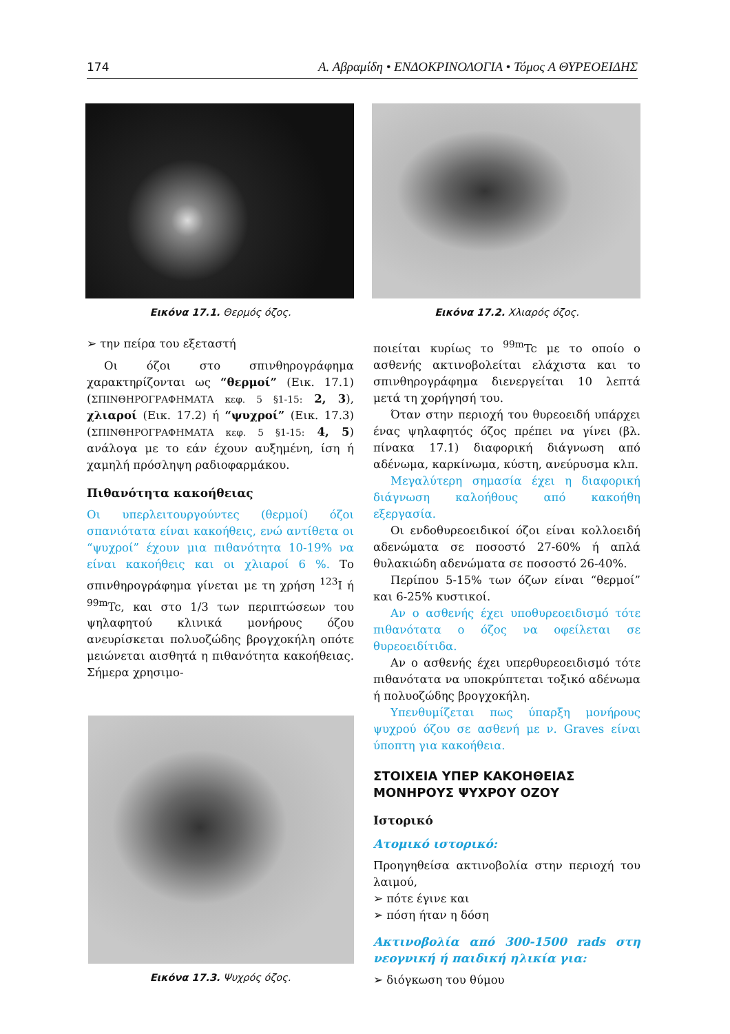174 Α. Αβραμίδη • ΕΝΔΟΚΡΙΝΟΛΟΓΙΑ • Τόμος Α ΘΥΡΕΟΕΙΔΗΣ
Εικόνα 17.1. Θερμός όζος.
➢ την πείρα του εξεταστή
Οι όζοι στο σπινθηρογράφημα χαρακτηρίζονται ως “θερμοί” (Εικ. 17.1) (ΣΠΙΝΘΗΡΟΓΡΑΦΗΜΑΤΑ κεφ. 5 §1-15: 2, 3), χλιαροί (Εικ. 17.2) ή “ψυχροί” (Εικ. 17.3) (ΣΠΙΝΘΗΡΟΓΡΑΦΗΜΑΤΑ κεφ. 5 §1-15: 4, 5) ανάλογα με το εάν έχουν αυξημένη, ίση ή χαμηλή πρόσληψη ραδιοφαρμάκου.
Πιθανότητα κακοήθειας
Οι υπερλειτουργούντες (θερμοί) όζοι σπανιότατα είναι κακοήθεις, ενώ αντίθετα οι “ψυχροί” έχουν μια πιθανότητα 10-19% να είναι κακοήθεις και οι χλιαροί 6 %. Το σπινθηρογράφημα γίνεται με τη χρήση <sup>123</sup>I ή <sup>99m</sup>Tc, και στο 1/3 των περιπτώσεων του ψηλαφητού κλινικά μονήρους όζου ανευρίσκεται πολυοζώδης βρογχοκήλη οπότε μειώνεται αισθητά η πιθανότητα κακοήθειας. Σήμερα χρησιμο-
Εικόνα 17.3. Ψυχρός όζος.
Εικόνα 17.2. Χλιαρός όζος.
ποιείται κυρίως το <sup>99m</sup>Tc με το οποίο ο ασθενής ακτινοβολείται ελάχιστα και το σπινθηρογράφημα διενεργείται 10 λεπτά μετά τη χορήγησή του.
Όταν στην περιοχή του θυρεοειδή υπάρχει ένας ψηλαφητός όζος πρέπει να γίνει (βλ. πίνακα 17.1) διαφορική διάγνωση από αδένωμα, καρκίνωμα, κύστη, ανεύρυσμα κλπ.
Μεγαλύτερη σημασία έχει η διαφορική διάγνωση καλοήθους από κακοήθη εξεργασία.
Οι ενδοθυρεοειδικοί όζοι είναι κολλοειδή αδενώματα σε ποσοστό 27-60% ή απλά θυλακιώδη αδενώματα σε ποσοστό 26-40%.
Περίπου 5-15% των όζων είναι “θερμοί” και 6-25% κυστικοί.
Αν ο ασθενής έχει υποθυρεοειδισμό τότε πιθανότατα ο όζος να οφείλεται σε θυρεοειδίτιδα.
Αν ο ασθενής έχει υπερθυρεοειδισμό τότε πιθανότατα να υποκρύπτεται τοξικό αδένωμα ή πολυοζώδης βρογχοκήλη.
Υπενθυμίζεται πως ύπαρξη μονήρους ψυχρού όζου σε ασθενή με ν. Graves είναι ύποπτη για κακοήθεια.
ΣΤΟΙΧΕΙΑ ΥΠΕΡ ΚΑΚΟΗΘΕΙΑΣ ΜΟΝΗΡΟΥΣ ΨΥΧΡΟΥ ΟΖΟΥ
Ιστορικό
Ατομικό ιστορικό:
Προηγηθείσα ακτινοβολία στην περιοχή του λαιμού,
➢ πότε έγινε και
➢ πόση ήταν η δόση
Ακτινοβολία από 300-1500 rads στη νεογνική ή παιδική ηλικία για:
➢ διόγκωση του θύμου